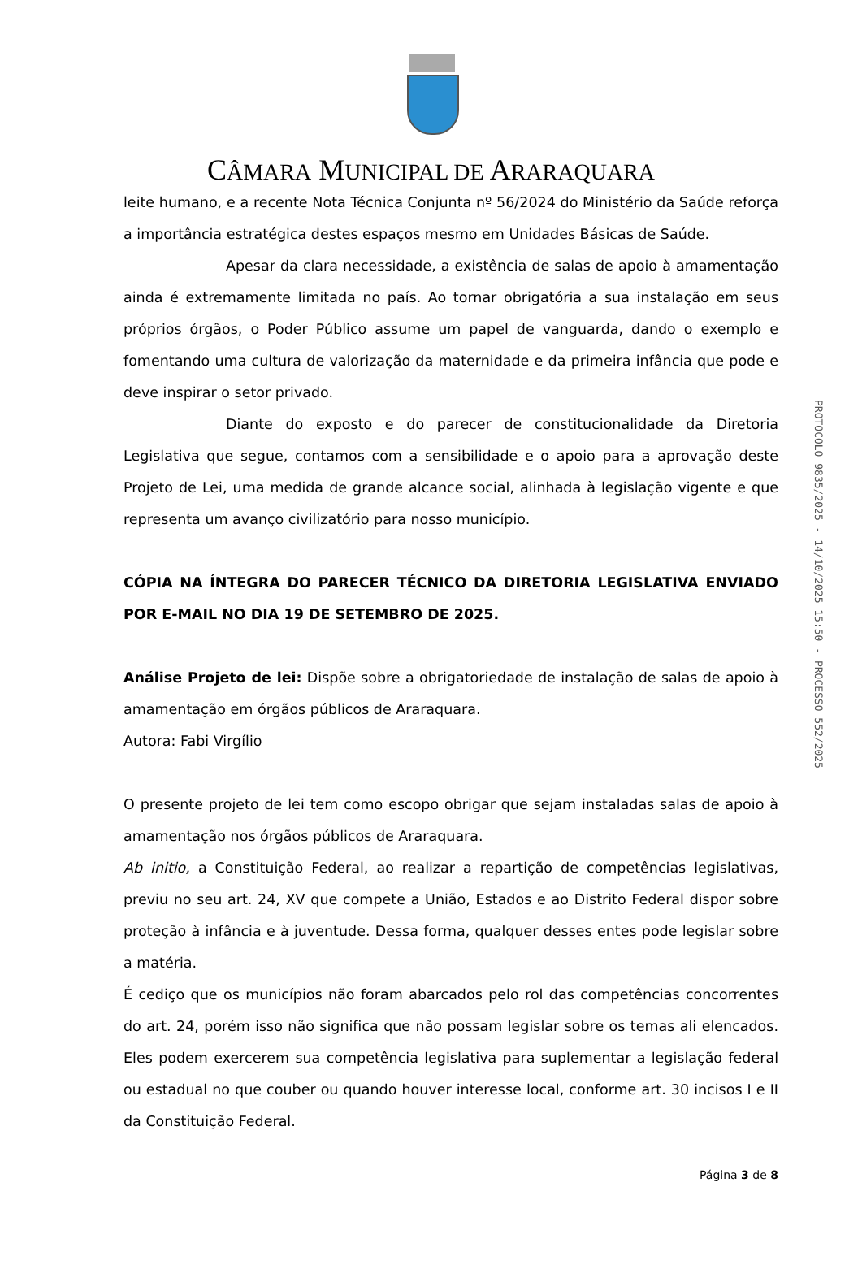CÂMARA MUNICIPAL DE ARARAQUARA
leite humano, e a recente Nota Técnica Conjunta nº 56/2024 do Ministério da Saúde reforça a importância estratégica destes espaços mesmo em Unidades Básicas de Saúde.
Apesar da clara necessidade, a existência de salas de apoio à amamentação ainda é extremamente limitada no país. Ao tornar obrigatória a sua instalação em seus próprios órgãos, o Poder Público assume um papel de vanguarda, dando o exemplo e fomentando uma cultura de valorização da maternidade e da primeira infância que pode e deve inspirar o setor privado.
Diante do exposto e do parecer de constitucionalidade da Diretoria Legislativa que segue, contamos com a sensibilidade e o apoio para a aprovação deste Projeto de Lei, uma medida de grande alcance social, alinhada à legislação vigente e que representa um avanço civilizatório para nosso município.
CÓPIA NA ÍNTEGRA DO PARECER TÉCNICO DA DIRETORIA LEGISLATIVA ENVIADO POR E-MAIL NO DIA 19 DE SETEMBRO DE 2025.
Análise Projeto de lei: Dispõe sobre a obrigatoriedade de instalação de salas de apoio à amamentação em órgãos públicos de Araraquara.
Autora: Fabi Virgílio
O presente projeto de lei tem como escopo obrigar que sejam instaladas salas de apoio à amamentação nos órgãos públicos de Araraquara.
Ab initio, a Constituição Federal, ao realizar a repartição de competências legislativas, previu no seu art. 24, XV que compete a União, Estados e ao Distrito Federal dispor sobre proteção à infância e à juventude. Dessa forma, qualquer desses entes pode legislar sobre a matéria.
É cediço que os municípios não foram abarcados pelo rol das competências concorrentes do art. 24, porém isso não significa que não possam legislar sobre os temas ali elencados. Eles podem exercerem sua competência legislativa para suplementar a legislação federal ou estadual no que couber ou quando houver interesse local, conforme art. 30 incisos I e II da Constituição Federal.
Página 3 de 8
PROTOCOLO 9835/2025 - 14/10/2025 15:50 - PROCESSO 552/2025